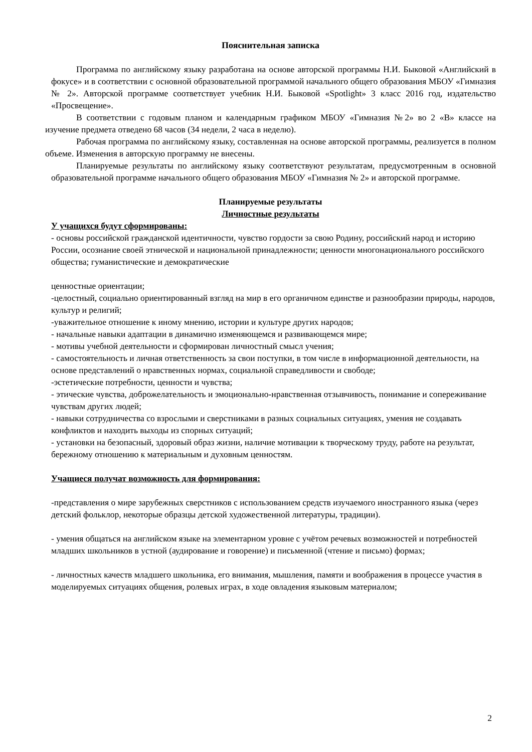Пояснительная записка
Программа по английскому языку разработана на основе авторской программы Н.И. Быковой «Английский в фокусе» и в соответствии с основной образовательной программой начального общего образования МБОУ «Гимназия № 2». Авторской программе соответствует учебник Н.И. Быковой «Spotlight» 3 класс 2016 год, издательство «Просвещение».
В соответствии с годовым планом и календарным графиком МБОУ «Гимназия №2» во 2 «В» классе на изучение предмета отведено 68 часов (34 недели, 2 часа в неделю).
Рабочая программа по английскому языку, составленная на основе авторской программы, реализуется в полном объеме. Изменения в авторскую программу не внесены.
Планируемые результаты по английскому языку соответствуют результатам, предусмотренным в основной образовательной программе начального общего образования МБОУ «Гимназия № 2» и авторской программе.
Планируемые результаты
Личностные результаты
У учащихся будут сформированы:
- основы российской гражданской идентичности, чувство гордости за свою Родину, российский народ и историю России, осознание своей этнической и национальной принадлежности; ценности многонационального российского общества; гуманистические и демократические
ценностные ориентации;
-целостный, социально ориентированный взгляд на мир в его органичном единстве и разнообразии природы, народов, культур и религий;
-уважительное отношение к иному мнению, истории и культуре других народов;
- начальные навыки адаптации в динамично изменяющемся и развивающемся мире;
- мотивы учебной деятельности и сформирован личностный смысл учения;
- самостоятельность и личная ответственность за свои поступки, в том числе в информационной деятельности, на основе представлений о нравственных нормах, социальной справедливости и свободе;
-эстетические потребности, ценности и чувства;
- этические чувства, доброжелательность и эмоционально-нравственная отзывчивость, понимание и сопереживание чувствам других людей;
- навыки сотрудничества со взрослыми и сверстниками в разных социальных ситуациях, умения не создавать конфликтов и находить выходы из спорных ситуаций;
- установки на безопасный, здоровый образ жизни, наличие мотивации к творческому труду, работе на результат, бережному отношению к материальным и духовным ценностям.
Учащиеся получат возможность для формирования:
-представления о мире зарубежных сверстников с использованием средств изучаемого иностранного языка (через детский фольклор, некоторые образцы детской художественной литературы, традиции).
- умения общаться на английском языке на элементарном уровне с учётом речевых возможностей и потребностей младших школьников в устной (аудирование и говорение) и письменной (чтение и письмо) формах;
- личностных качеств младшего школьника, его внимания, мышления, памяти и воображения в процессе участия в моделируемых ситуациях общения, ролевых играх, в ходе овладения языковым материалом;
2